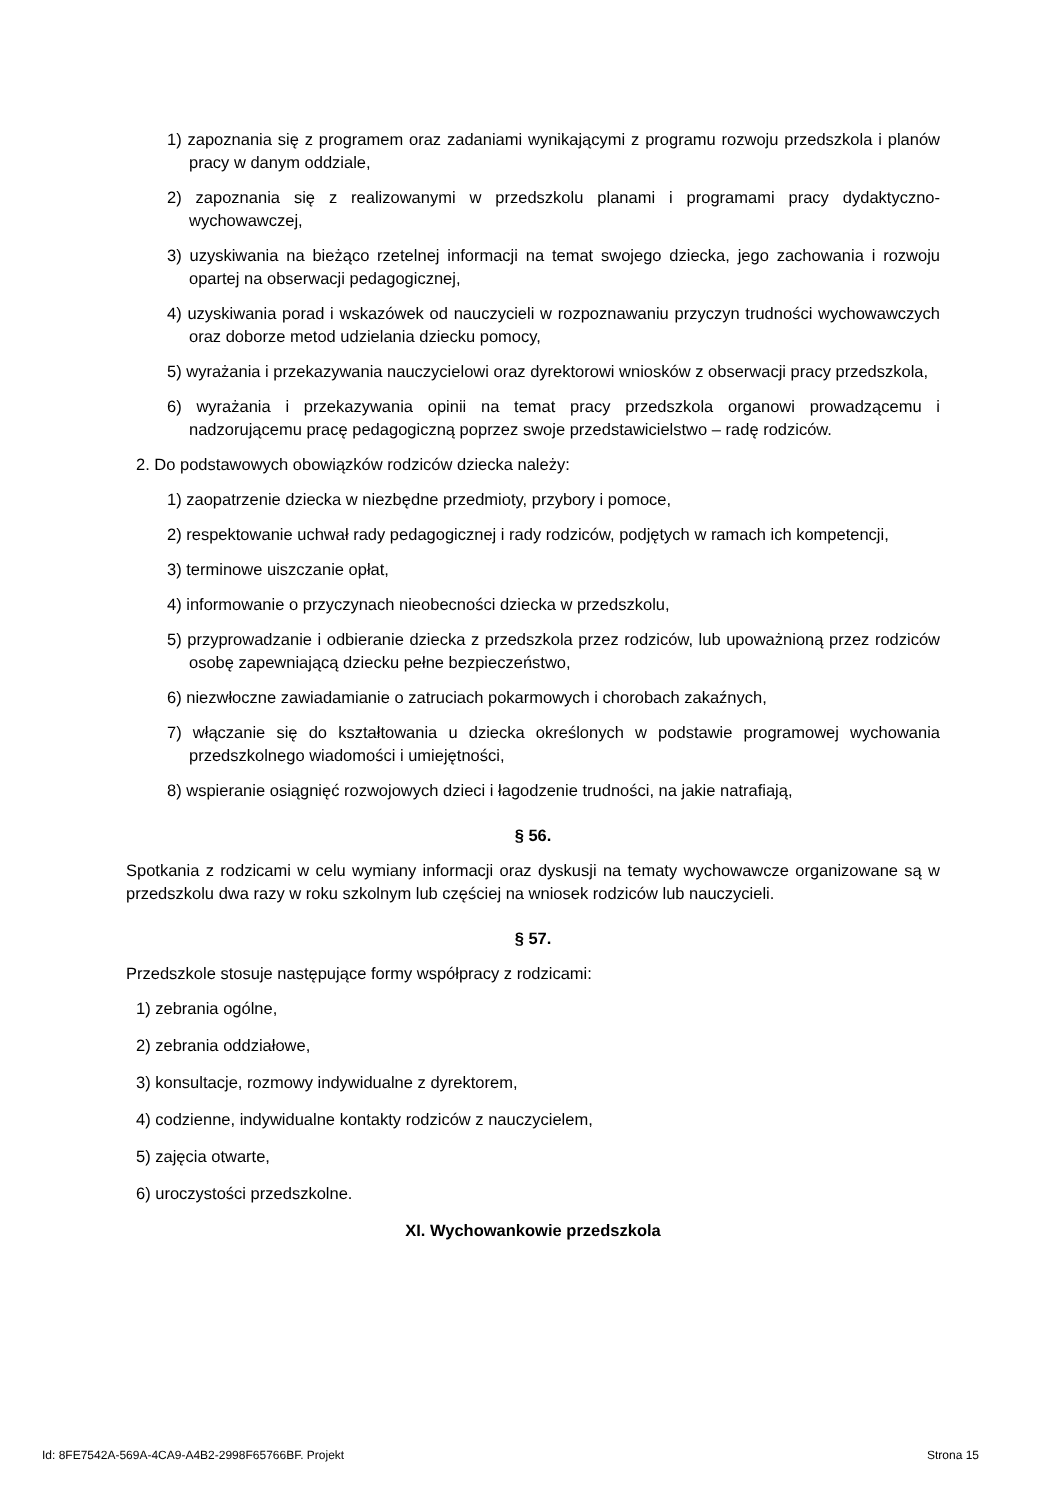1) zapoznania się z programem oraz zadaniami wynikającymi z programu rozwoju przedszkola i planów pracy w danym oddziale,
2) zapoznania się z realizowanymi w przedszkolu planami i programami pracy dydaktyczno-wychowawczej,
3) uzyskiwania na bieżąco rzetelnej informacji na temat swojego dziecka, jego zachowania i rozwoju opartej na obserwacji pedagogicznej,
4) uzyskiwania porad i wskazówek od nauczycieli w rozpoznawaniu przyczyn trudności wychowawczych oraz doborze metod udzielania dziecku pomocy,
5) wyrażania i przekazywania nauczycielowi oraz dyrektorowi wniosków z obserwacji pracy przedszkola,
6) wyrażania i przekazywania opinii na temat pracy przedszkola organowi prowadzącemu i nadzorującemu pracę pedagogiczną poprzez swoje przedstawicielstwo – radę rodziców.
2. Do podstawowych obowiązków rodziców dziecka należy:
1) zaopatrzenie dziecka w niezbędne przedmioty, przybory i pomoce,
2) respektowanie uchwał rady pedagogicznej i rady rodziców, podjętych w ramach ich kompetencji,
3) terminowe uiszczanie opłat,
4) informowanie o przyczynach nieobecności dziecka w przedszkolu,
5) przyprowadzanie i odbieranie dziecka z przedszkola przez rodziców, lub upoważnioną przez rodziców osobę zapewniającą dziecku pełne bezpieczeństwo,
6) niezwłoczne zawiadamianie o zatruciach pokarmowych i chorobach zakaźnych,
7) włączanie się do kształtowania u dziecka określonych w podstawie programowej wychowania przedszkolnego wiadomości i umiejętności,
8) wspieranie osiągnięć rozwojowych dzieci i łagodzenie trudności, na jakie natrafiają,
§ 56.
Spotkania z rodzicami w celu wymiany informacji oraz dyskusji na tematy wychowawcze organizowane są w przedszkolu dwa razy w roku szkolnym lub częściej na wniosek rodziców lub nauczycieli.
§ 57.
Przedszkole stosuje następujące formy współpracy z rodzicami:
1) zebrania ogólne,
2) zebrania oddziałowe,
3) konsultacje, rozmowy indywidualne z dyrektorem,
4) codzienne, indywidualne kontakty rodziców z nauczycielem,
5) zajęcia otwarte,
6) uroczystości przedszkolne.
XI. Wychowankowie przedszkola
Id: 8FE7542A-569A-4CA9-A4B2-2998F65766BF. Projekt Strona 15